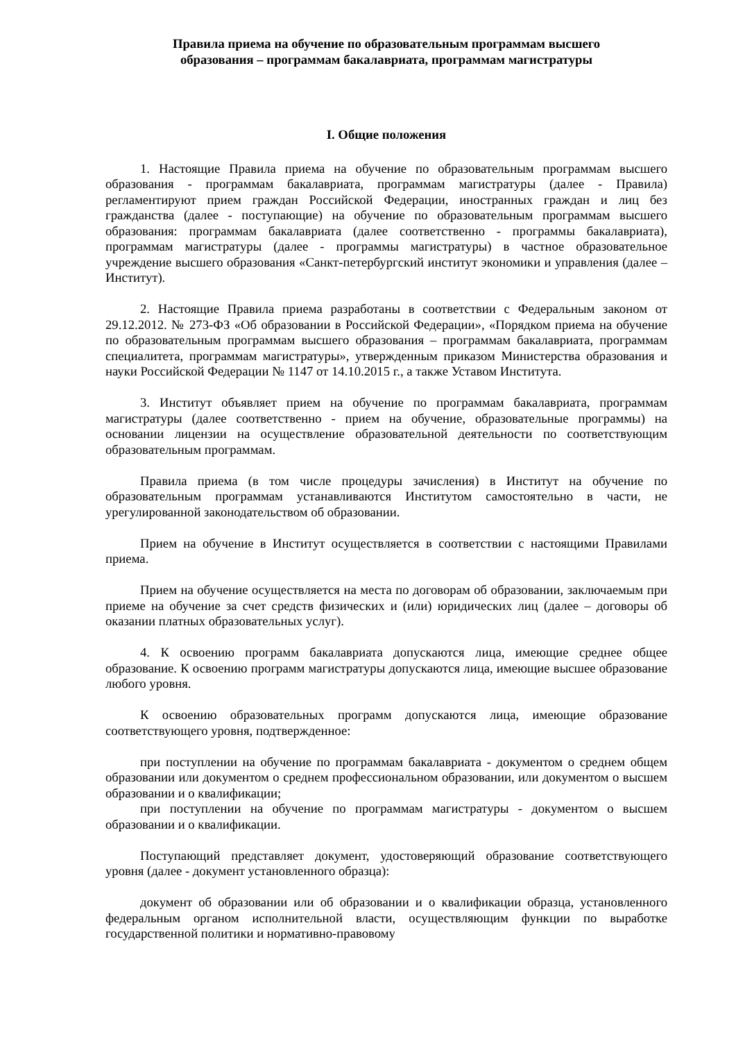Правила приема на обучение по образовательным программам высшего
образования – программам бакалавриата, программам магистратуры
I. Общие положения
1. Настоящие Правила приема на обучение по образовательным программам высшего образования - программам бакалавриата, программам магистратуры (далее - Правила) регламентируют прием граждан Российской Федерации, иностранных граждан и лиц без гражданства (далее - поступающие) на обучение по образовательным программам высшего образования: программам бакалавриата (далее соответственно - программы бакалавриата), программам магистратуры (далее - программы магистратуры) в частное образовательное учреждение высшего образования «Санкт-петербургский институт экономики и управления (далее – Институт).
2. Настоящие Правила приема разработаны в соответствии с Федеральным законом от 29.12.2012. № 273-ФЗ «Об образовании в Российской Федерации», «Порядком приема на обучение по образовательным программам высшего образования – программам бакалавриата, программам специалитета, программам магистратуры», утвержденным приказом Министерства образования и науки Российской Федерации № 1147 от 14.10.2015 г., а также Уставом Института.
3. Институт объявляет прием на обучение по программам бакалавриата, программам магистратуры (далее соответственно - прием на обучение, образовательные программы) на основании лицензии на осуществление образовательной деятельности по соответствующим образовательным программам.
Правила приема (в том числе процедуры зачисления) в Институт на обучение по образовательным программам устанавливаются Институтом самостоятельно в части, не урегулированной законодательством об образовании.
Прием на обучение в Институт осуществляется в соответствии с настоящими Правилами приема.
Прием на обучение осуществляется на места по договорам об образовании, заключаемым при приеме на обучение за счет средств физических и (или) юридических лиц (далее – договоры об оказании платных образовательных услуг).
4. К освоению программ бакалавриата допускаются лица, имеющие среднее общее образование. К освоению программ магистратуры допускаются лица, имеющие высшее образование любого уровня.
К освоению образовательных программ допускаются лица, имеющие образование соответствующего уровня, подтвержденное:
при поступлении на обучение по программам бакалавриата - документом о среднем общем образовании или документом о среднем профессиональном образовании, или документом о высшем образовании и о квалификации;
при поступлении на обучение по программам магистратуры - документом о высшем образовании и о квалификации.
Поступающий представляет документ, удостоверяющий образование соответствующего уровня (далее - документ установленного образца):
документ об образовании или об образовании и о квалификации образца, установленного федеральным органом исполнительной власти, осуществляющим функции по выработке государственной политики и нормативно-правовому